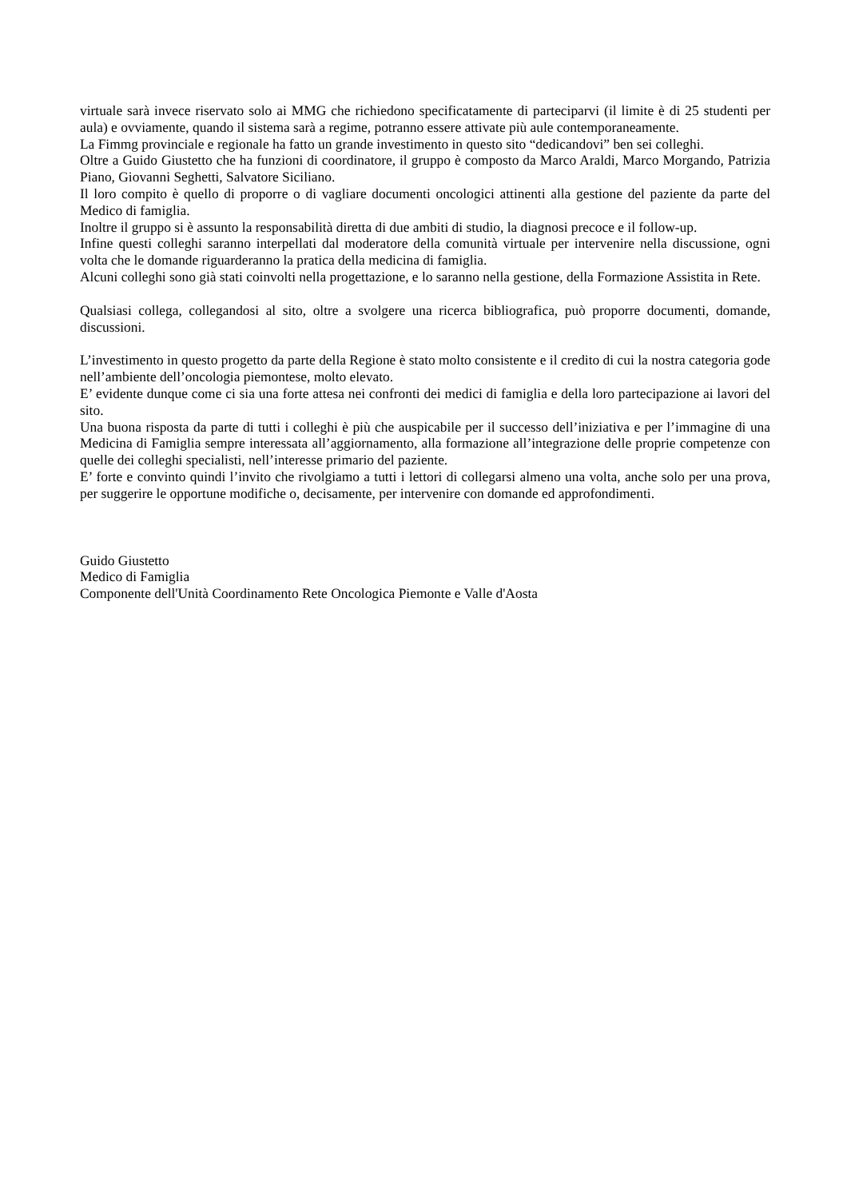virtuale sarà invece riservato solo ai MMG che richiedono specificatamente di parteciparvi (il limite è di 25 studenti per aula) e ovviamente, quando il sistema sarà a regime, potranno essere attivate più aule contemporaneamente.
La Fimmg provinciale e regionale ha fatto un grande investimento in questo sito “dedicandovi” ben sei colleghi.
Oltre a Guido Giustetto che ha funzioni di coordinatore, il gruppo è composto da Marco Araldi, Marco Morgando, Patrizia Piano, Giovanni Seghetti, Salvatore Siciliano.
Il loro compito è quello di proporre o di vagliare documenti oncologici attinenti alla gestione del paziente da parte del Medico di famiglia.
Inoltre il gruppo si è assunto la responsabilità diretta di due ambiti di studio, la diagnosi precoce e il follow-up.
Infine questi colleghi saranno interpellati dal moderatore della comunità virtuale per intervenire nella discussione, ogni volta che le domande riguarderanno la pratica della medicina di famiglia.
Alcuni colleghi sono già stati coinvolti nella progettazione, e lo saranno nella gestione, della Formazione Assistita in Rete.
Qualsiasi collega, collegandosi al sito, oltre a svolgere una ricerca bibliografica, può proporre documenti, domande, discussioni.
L’investimento in questo progetto da parte della Regione è stato molto consistente e il credito di cui la nostra categoria gode nell’ambiente dell’oncologia piemontese, molto elevato.
E’ evidente dunque come ci sia una forte attesa nei confronti dei medici di famiglia e della loro partecipazione ai lavori del sito.
Una buona risposta da parte di tutti i colleghi è più che auspicabile per il successo dell’iniziativa e per l’immagine di una Medicina di Famiglia sempre interessata all’aggiornamento, alla formazione all’integrazione delle proprie competenze con quelle dei colleghi specialisti, nell’interesse primario del paziente.
E’ forte e convinto quindi l’invito che rivolgiamo a tutti i lettori di collegarsi almeno una volta, anche solo per una prova, per suggerire le opportune modifiche o, decisamente, per intervenire con domande ed approfondimenti.
Guido Giustetto
Medico di Famiglia
Componente dell'Unità Coordinamento Rete Oncologica Piemonte e Valle d'Aosta